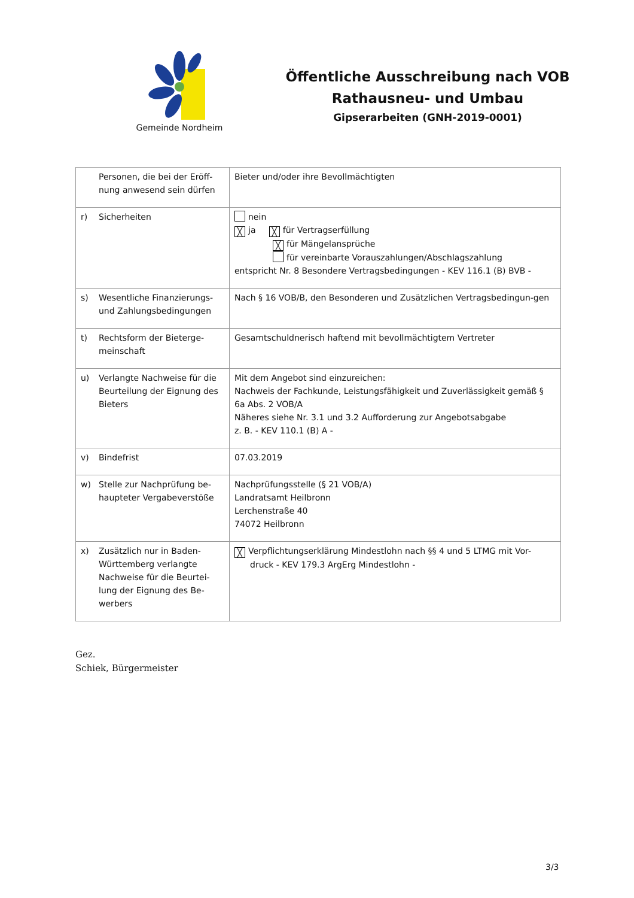Gemeinde Nordheim
Öffentliche Ausschreibung nach VOB
Rathausneu- und Umbau
Gipserarbeiten (GNH-2019-0001)
| | Personen, die bei der Eröff-nung anwesend sein dürfen | Bieter und/oder ihre Bevollmächtigten |
| r) | Sicherheiten | nein ╳ ja ╳ für Vertragserfüllung ╳ für Mängelansprüche für vereinbarte Vorauszahlungen/Abschlagszahlung entspricht Nr. 8 Besondere Vertragsbedingungen - KEV 116.1 (B) BVB - |
| s) | Wesentliche Finanzierungs- und Zahlungsbedingungen | Nach § 16 VOB/B, den Besonderen und Zusätzlichen Vertragsbedingun-gen |
| t) | Rechtsform der Bieterge-meinschaft | Gesamtschuldnerisch haftend mit bevollmächtigtem Vertreter |
| u) | Verlangte Nachweise für die Beurteilung der Eignung des Bieters | Mit dem Angebot sind einzureichen: Nachweis der Fachkunde, Leistungsfähigkeit und Zuverlässigkeit gemäß § 6a Abs. 2 VOB/A Näheres siehe Nr. 3.1 und 3.2 Aufforderung zur Angebotsabgabe z. B. - KEV 110.1 (B) A - |
| v) | Bindefrist | 07.03.2019 |
| w) | Stelle zur Nachprüfung be-haupteter Vergabeverstöße | Nachprüfungsstelle (§ 21 VOB/A) Landratsamt Heilbronn Lerchenstraße 40 74072 Heilbronn |
| x) | Zusätzlich nur in Baden-Württemberg verlangte Nachweise für die Beurtei-lung der Eignung des Be-werbers | ╳ Verpflichtungserklärung Mindestlohn nach §§ 4 und 5 LTMG mit Vor- druck - KEV 179.3 ArgErg Mindestlohn - |
Gez.
Schiek, Bürgermeister
3/3